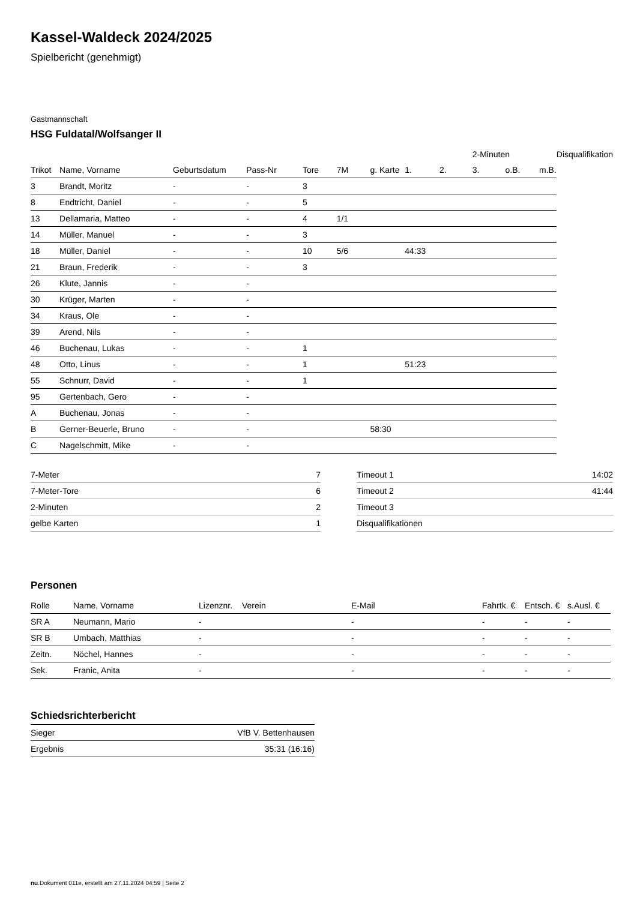Kassel-Waldeck 2024/2025
Spielbericht (genehmigt)
Gastmannschaft
HSG Fuldatal/Wolfsanger II
| | | | | | | | | | 2-Minuten | | | Disqualifikation |
| --- | --- | --- | --- | --- | --- | --- | --- | --- | --- | --- | --- | --- |
| Trikot | Name, Vorname | Geburtsdatum | Pass-Nr | Tore | 7M | g. Karte | 1. | 2. | 3. | o.B. | m.B. | |
| 3 | Brandt, Moritz | - | - | 3 | | | | | | | | |
| 8 | Endtricht, Daniel | - | - | 5 | | | | | | | | |
| 13 | Dellamaria, Matteo | - | - | 4 | 1/1 | | | | | | | |
| 14 | Müller, Manuel | - | - | 3 | | | | | | | | |
| 18 | Müller, Daniel | - | - | 10 | 5/6 | | 44:33 | | | | | |
| 21 | Braun, Frederik | - | - | 3 | | | | | | | | |
| 26 | Klute, Jannis | - | - | | | | | | | | | |
| 30 | Krüger, Marten | - | - | | | | | | | | | |
| 34 | Kraus, Ole | - | - | | | | | | | | | |
| 39 | Arend, Nils | - | - | | | | | | | | | |
| 46 | Buchenau, Lukas | - | - | 1 | | | | | | | | |
| 48 | Otto, Linus | - | - | 1 | | | 51:23 | | | | | |
| 55 | Schnurr, David | - | - | 1 | | | | | | | | |
| 95 | Gertenbach, Gero | - | - | | | | | | | | | |
| A | Buchenau, Jonas | - | - | | | | | | | | | |
| B | Gerner-Beuerle, Bruno | - | - | | | 58:30 | | | | | | |
| C | Nagelschmitt, Mike | - | - | | | | | | | | | |
| 7-Meter | 7 |
| 7-Meter-Tore | 6 |
| 2-Minuten | 2 |
| gelbe Karten | 1 |
| Timeout 1 | 14:02 |
| Timeout 2 | 41:44 |
| Timeout 3 | |
| Disqualifikationen | |
Personen
| Rolle | Name, Vorname | Lizenznr. | Verein | E-Mail | Fahrtk. € | Entsch. € | s.Ausl. € |
| --- | --- | --- | --- | --- | --- | --- | --- |
| SR A | Neumann, Mario | - | | - | - | - | - |
| SR B | Umbach, Matthias | - | | - | - | - | - |
| Zeitn. | Nöchel, Hannes | - | | - | - | - | - |
| Sek. | Franic, Anita | - | | - | - | - | - |
Schiedsrichterbericht
| Sieger | VfB V. Bettenhausen |
| Ergebnis | 35:31 (16:16) |
nu.Dokument 011e, erstellt am 27.11.2024 04:59 | Seite 2